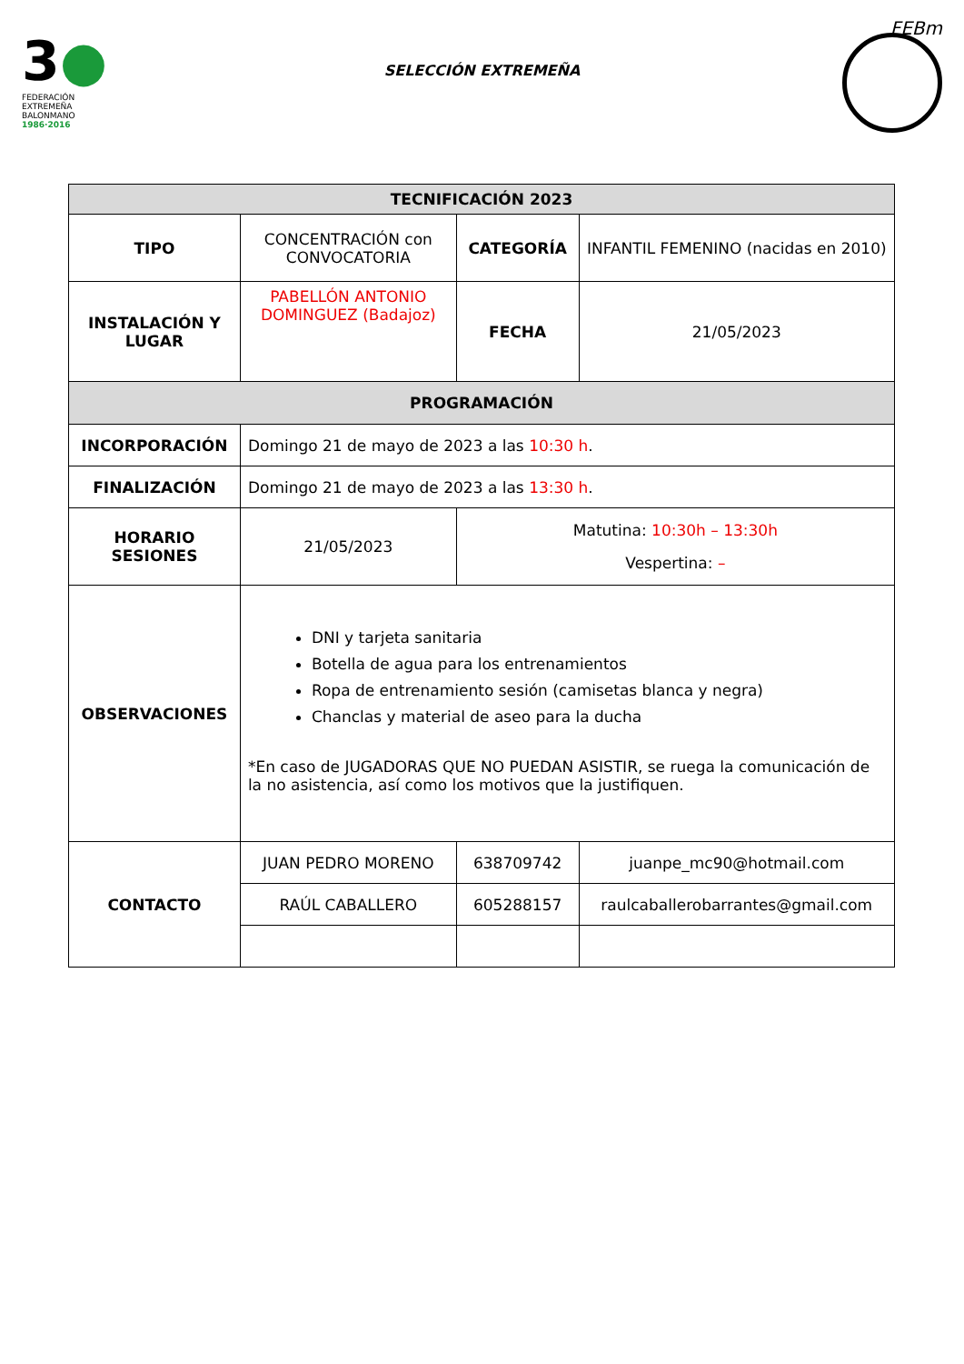3●
FEDERACIÓN
EXTREMEÑA
BALONMANO
1986·2016
SELECCIÓN EXTREMEÑA
FEBm
| TECNIFICACIÓN 2023 | | | |
| TIPO | CONCENTRACIÓN con CONVOCATORIA | CATEGORÍA | INFANTIL FEMENINO (nacidas en 2010) |
| INSTALACIÓN Y LUGAR | PABELLÓN ANTONIO DOMINGUEZ (Badajoz) | FECHA | 21/05/2023 |
| PROGRAMACIÓN | | | |
| INCORPORACIÓN | Domingo 21 de mayo de 2023 a las 10:30 h . | | |
| FINALIZACIÓN | Domingo 21 de mayo de 2023 a las 13:30 h . | | |
| HORARIO SESIONES | 21/05/2023 | Matutina: 10:30h – 13:30h Vespertina: – | |
| OBSERVACIONES | DNI y tarjeta sanitaria Botella de agua para los entrenamientos Ropa de entrenamiento sesión (camisetas blanca y negra) Chanclas y material de aseo para la ducha *En caso de JUGADORAS QUE NO PUEDAN ASISTIR, se ruega la comunicación de la no asistencia, así como los motivos que la justifiquen. | | |
| CONTACTO | JUAN PEDRO MORENO | 638709742 | juanpe_mc90@hotmail.com |
| | RAÚL CABALLERO | 605288157 | raulcaballerobarrantes@gmail.com |